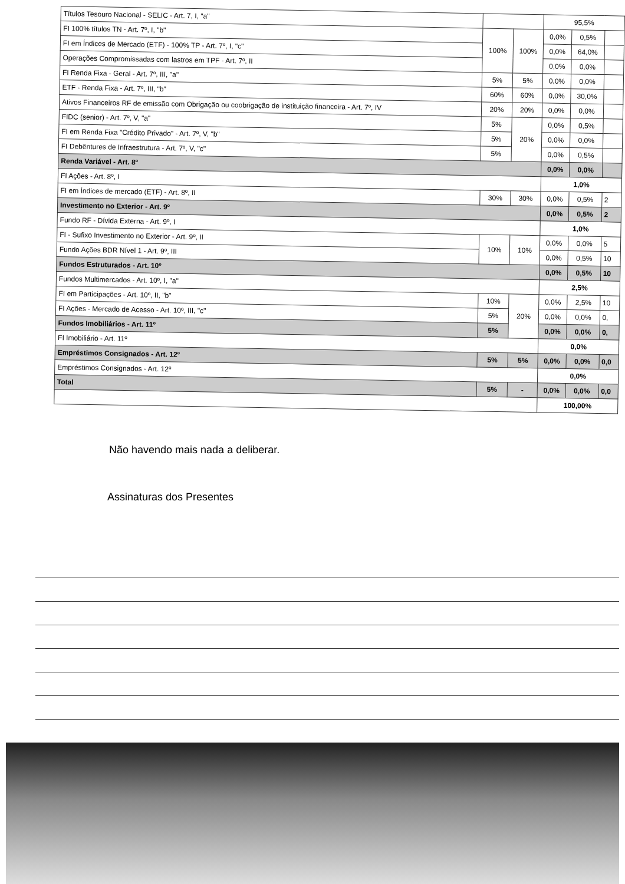| Títulos Tesouro Nacional - SELIC - Art. 7, I, "a" | | | 95,5% | | |
| FI 100% títulos TN - Art. 7º, I, "b" | 100% | 100% | 0,0% | 0,5% | |
| FI em Índices de Mercado (ETF) - 100% TP - Art. 7º, I, "c" | | | 0,0% | 64,0% | |
| Operações Compromissadas com lastros em TPF - Art. 7º, II | | | 0,0% | 0,0% | |
| FI Renda Fixa - Geral - Art. 7º, III, "a" | 5% | 5% | 0,0% | 0,0% | |
| ETF - Renda Fixa - Art. 7º, III, "b" | 60% | 60% | 0,0% | 30,0% | |
| Ativos Financeiros RF de emissão com Obrigação ou coobrigação de instituição financeira - Art. 7º, IV | 20% | 20% | 0,0% | 0,0% | |
| FIDC (senior) - Art. 7º, V, "a" | 5% | 20% | 0,0% | 0,5% | |
| FI em Renda Fixa "Crédito Privado" - Art. 7º, V, "b" | 5% | | 0,0% | 0,0% | |
| FI Debêntures de Infraestrutura - Art. 7º, V, "c" | 5% | | 0,0% | 0,5% | |
| Renda Variável - Art. 8º | | | 0,0% | 0,0% | |
| FI Ações - Art. 8º, I | | | 1,0% | | |
| FI em Índices de mercado (ETF) - Art. 8º, II | 30% | 30% | 0,0% | 0,5% | 2 |
| Investimento no Exterior - Art. 9º | | | 0,0% | 0,5% | 2 |
| Fundo RF - Dívida Externa - Art. 9º, I | | | 1,0% | | |
| FI - Sufixo Investimento no Exterior - Art. 9º, II | 10% | 10% | 0,0% | 0,0% | 5 |
| Fundo Ações BDR Nível 1 - Art. 9º, III | | | 0,0% | 0,5% | 10 |
| Fundos Estruturados - Art. 10º | | | 0,0% | 0,5% | 10 |
| Fundos Multimercados - Art. 10º, I, "a" | | | 2,5% | | |
| FI em Participações - Art. 10º, II, "b" | 10% | 20% | 0,0% | 2,5% | 10 |
| FI Ações - Mercado de Acesso - Art. 10º, III, "c" | 5% | | 0,0% | 0,0% | 0, |
| Fundos Imobiliários - Art. 11º | 5% | | 0,0% | 0,0% | 0, |
| FI Imobiliário - Art. 11º | | | 0,0% | | |
| Empréstimos Consignados - Art. 12º | 5% | 5% | 0,0% | 0,0% | 0,0 |
| Empréstimos Consignados - Art. 12º | | | 0,0% | | |
| Total | 5% | - | 0,0% | 0,0% | 0,0 |
| | | | 100,00% | | |
Não havendo mais nada a deliberar.
Assinaturas dos Presentes